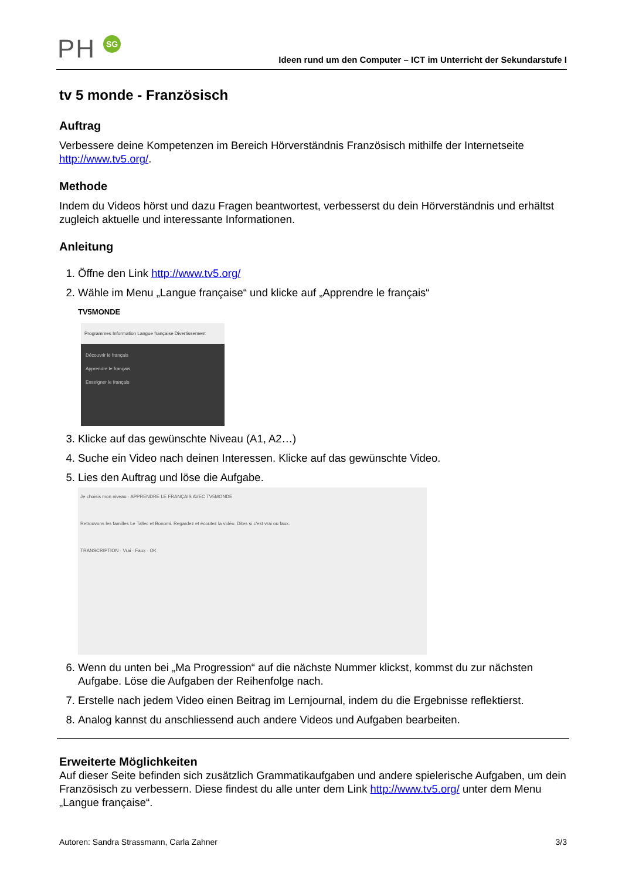PH SG
Ideen rund um den Computer – ICT im Unterricht der Sekundarstufe I
tv 5 monde - Französisch
Auftrag
Verbessere deine Kompetenzen im Bereich Hörverständnis Französisch mithilfe der Internetseite http://www.tv5.org/.
Methode
Indem du Videos hörst und dazu Fragen beantwortest, verbesserst du dein Hörverständnis und erhältst zugleich aktuelle und interessante Informationen.
Anleitung
1. Öffne den Link http://www.tv5.org/
2. Wähle im Menu „Langue française“ und klicke auf „Apprendre le français“
TV5MONDE
Programmes Information Langue française Divertissement
Découvrir le français
Apprendre le français
Enseigner le français
3. Klicke auf das gewünschte Niveau (A1, A2…)
4. Suche ein Video nach deinen Interessen. Klicke auf das gewünschte Video.
5. Lies den Auftrag und löse die Aufgabe.
Je choisis mon niveau · APPRENDRE LE FRANÇAIS AVEC TV5MONDE
Retrouvons les familles Le Tallec et Bonomi. Regardez et écoutez la vidéo. Dites si c'est vrai ou faux.
TRANSCRIPTION · Vrai · Faux · OK
6. Wenn du unten bei „Ma Progression“ auf die nächste Nummer klickst, kommst du zur nächsten Aufgabe. Löse die Aufgaben der Reihenfolge nach.
7. Erstelle nach jedem Video einen Beitrag im Lernjournal, indem du die Ergebnisse reflektierst.
8. Analog kannst du anschliessend auch andere Videos und Aufgaben bearbeiten.
Erweiterte Möglichkeiten
Auf dieser Seite befinden sich zusätzlich Grammatikaufgaben und andere spielerische Aufgaben, um dein Französisch zu verbessern. Diese findest du alle unter dem Link http://www.tv5.org/ unter dem Menu „Langue française“.
Autoren: Sandra Strassmann, Carla Zahner 3/3